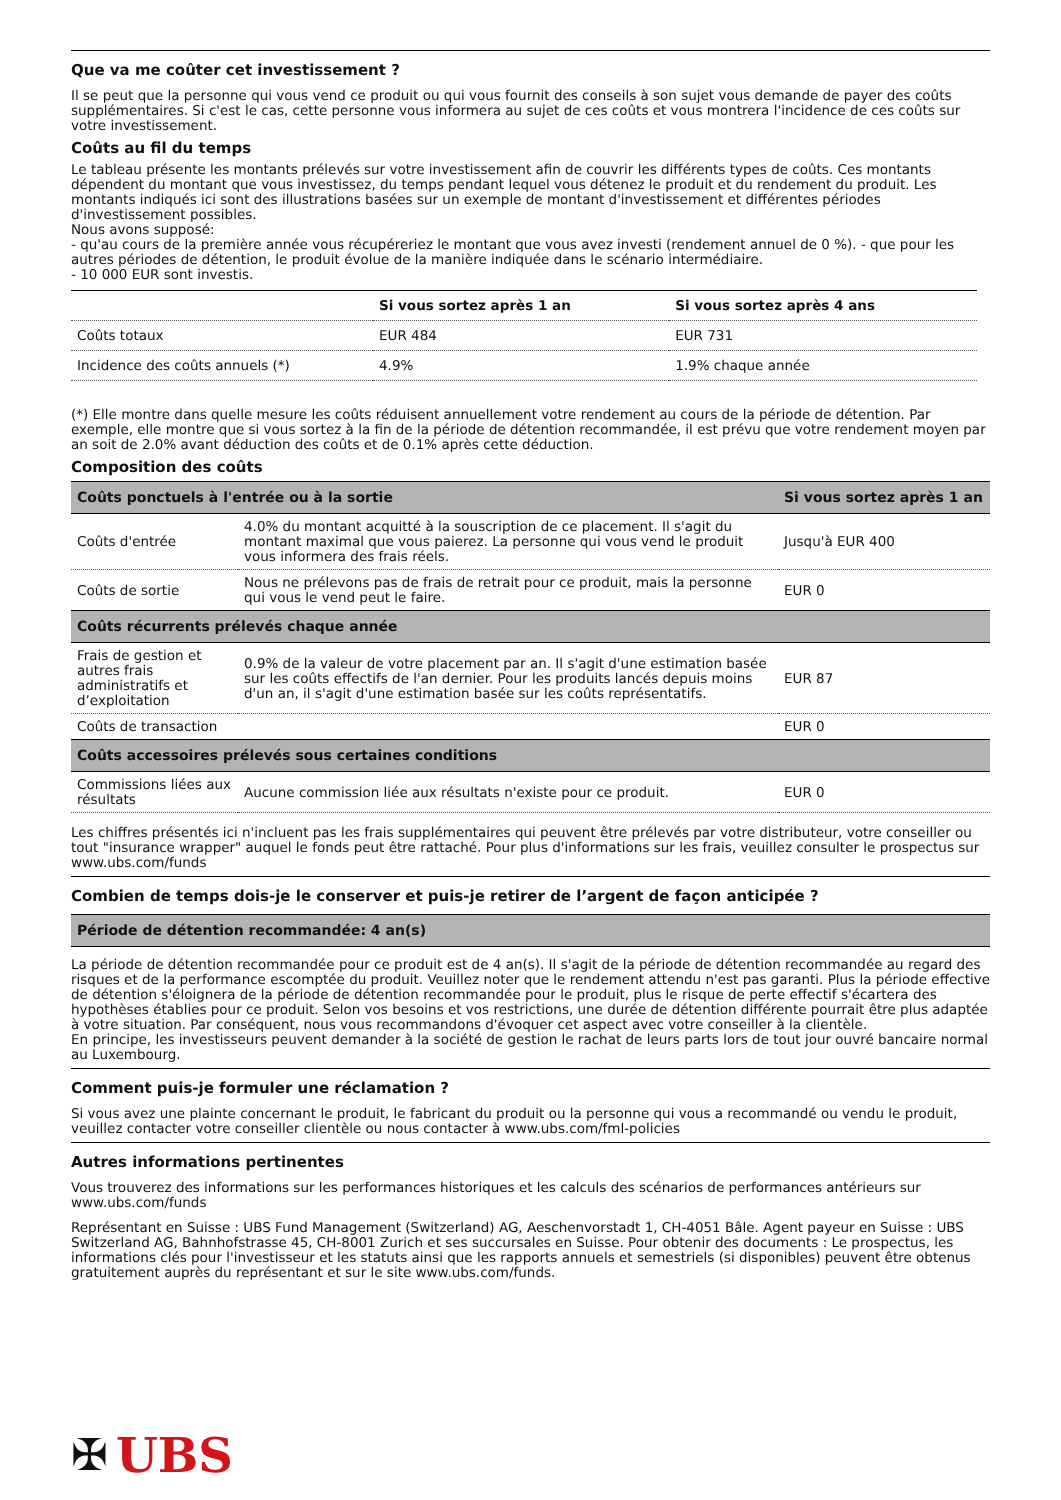Que va me coûter cet investissement ?
Il se peut que la personne qui vous vend ce produit ou qui vous fournit des conseils à son sujet vous demande de payer des coûts supplémentaires. Si c'est le cas, cette personne vous informera au sujet de ces coûts et vous montrera l'incidence de ces coûts sur votre investissement.
Coûts au fil du temps
Le tableau présente les montants prélevés sur votre investissement afin de couvrir les différents types de coûts. Ces montants dépendent du montant que vous investissez, du temps pendant lequel vous détenez le produit et du rendement du produit. Les montants indiqués ici sont des illustrations basées sur un exemple de montant d'investissement et différentes périodes d'investissement possibles.
Nous avons supposé:
- qu'au cours de la première année vous récupéreriez le montant que vous avez investi (rendement annuel de 0 %). - que pour les autres périodes de détention, le produit évolue de la manière indiquée dans le scénario intermédiaire.
- 10 000 EUR sont investis.
| | Si vous sortez après 1 an | Si vous sortez après 4 ans |
| --- | --- | --- |
| Coûts totaux | EUR 484 | EUR 731 |
| Incidence des coûts annuels (*) | 4.9% | 1.9% chaque année |
(*) Elle montre dans quelle mesure les coûts réduisent annuellement votre rendement au cours de la période de détention. Par exemple, elle montre que si vous sortez à la fin de la période de détention recommandée, il est prévu que votre rendement moyen par an soit de 2.0% avant déduction des coûts et de 0.1% après cette déduction.
Composition des coûts
| Coûts ponctuels à l'entrée ou à la sortie | | Si vous sortez après 1 an |
| --- | --- | --- |
| Coûts d'entrée | 4.0% du montant acquitté à la souscription de ce placement. Il s'agit du montant maximal que vous paierez. La personne qui vous vend le produit vous informera des frais réels. | Jusqu'à EUR 400 |
| Coûts de sortie | Nous ne prélevons pas de frais de retrait pour ce produit, mais la personne qui vous le vend peut le faire. | EUR 0 |
| Coûts récurrents prélevés chaque année | | |
| Frais de gestion et autres frais administratifs et d’exploitation | 0.9% de la valeur de votre placement par an. Il s'agit d'une estimation basée sur les coûts effectifs de l'an dernier. Pour les produits lancés depuis moins d'un an, il s'agit d'une estimation basée sur les coûts représentatifs. | EUR 87 |
| Coûts de transaction | | EUR 0 |
| Coûts accessoires prélevés sous certaines conditions | | |
| Commissions liées aux résultats | Aucune commission liée aux résultats n'existe pour ce produit. | EUR 0 |
Les chiffres présentés ici n'incluent pas les frais supplémentaires qui peuvent être prélevés par votre distributeur, votre conseiller ou tout "insurance wrapper" auquel le fonds peut être rattaché. Pour plus d'informations sur les frais, veuillez consulter le prospectus sur www.ubs.com/funds
Combien de temps dois-je le conserver et puis-je retirer de l’argent de façon anticipée ?
| Période de détention recommandée: 4 an(s) |
| --- |
La période de détention recommandée pour ce produit est de 4 an(s). Il s'agit de la période de détention recommandée au regard des risques et de la performance escomptée du produit. Veuillez noter que le rendement attendu n'est pas garanti. Plus la période effective de détention s'éloignera de la période de détention recommandée pour le produit, plus le risque de perte effectif s'écartera des hypothèses établies pour ce produit. Selon vos besoins et vos restrictions, une durée de détention différente pourrait être plus adaptée à votre situation. Par conséquent, nous vous recommandons d'évoquer cet aspect avec votre conseiller à la clientèle.
En principe, les investisseurs peuvent demander à la société de gestion le rachat de leurs parts lors de tout jour ouvré bancaire normal au Luxembourg.
Comment puis-je formuler une réclamation ?
Si vous avez une plainte concernant le produit, le fabricant du produit ou la personne qui vous a recommandé ou vendu le produit, veuillez contacter votre conseiller clientèle ou nous contacter à www.ubs.com/fml-policies
Autres informations pertinentes
Vous trouverez des informations sur les performances historiques et les calculs des scénarios de performances antérieurs sur www.ubs.com/funds
Représentant en Suisse : UBS Fund Management (Switzerland) AG, Aeschenvorstadt 1, CH-4051 Bâle. Agent payeur en Suisse : UBS Switzerland AG, Bahnhofstrasse 45, CH-8001 Zurich et ses succursales en Suisse. Pour obtenir des documents : Le prospectus, les informations clés pour l'investisseur et les statuts ainsi que les rapports annuels et semestriels (si disponibles) peuvent être obtenus gratuitement auprès du représentant et sur le site www.ubs.com/funds.
✠ UBS